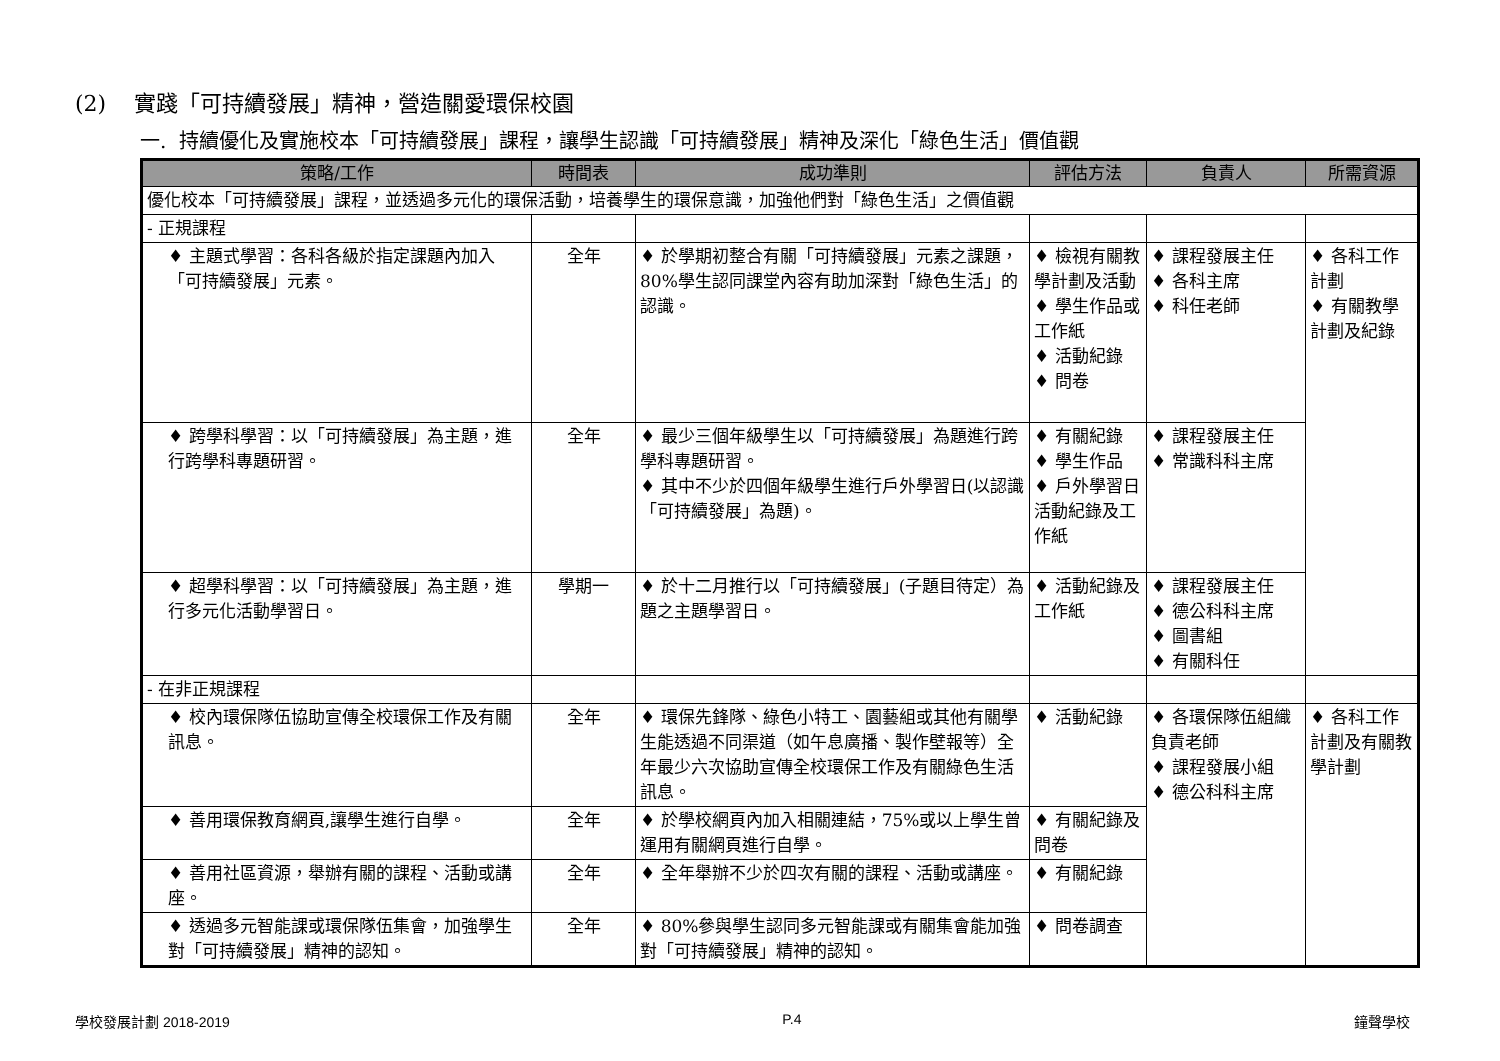(2) 實踐「可持續發展」精神，營造關愛環保校園
一. 持續優化及實施校本「可持續發展」課程，讓學生認識「可持續發展」精神及深化「綠色生活」價值觀
| 策略/工作 | 時間表 | 成功準則 | 評估方法 | 負責人 | 所需資源 |
| --- | --- | --- | --- | --- | --- |
| 優化校本「可持續發展」課程，並透過多元化的環保活動，培養學生的環保意識，加強他們對「綠色生活」之價值觀 | | | | | |
| - 正規課程 | | | | | |
| ♦ 主題式學習：各科各級於指定課題內加入「可持續發展」元素。 | 全年 | ♦ 於學期初整合有關「可持續發展」元素之課題，80%學生認同課堂內容有助加深對「綠色生活」的認識。 | ♦ 檢視有關教學計劃及活動 ♦ 學生作品或工作紙 ♦ 活動紀錄 ♦ 問卷 | ♦ 課程發展主任 ♦ 各科主席 ♦ 科任老師 | ♦ 各科工作計劃 ♦ 有關教學計劃及紀錄 |
| ♦ 跨學科學習：以「可持續發展」為主題，進行跨學科專題研習。 | 全年 | ♦ 最少三個年級學生以「可持續發展」為題進行跨學科專題研習。 ♦ 其中不少於四個年級學生進行戶外學習日(以認識「可持續發展」為題)。 | ♦ 有關紀錄 ♦ 學生作品 ♦ 戶外學習日活動紀錄及工作紙 | ♦ 課程發展主任 ♦ 常識科科主席 | |
| ♦ 超學科學習：以「可持續發展」為主題，進行多元化活動學習日。 | 學期一 | ♦ 於十二月推行以「可持續發展」(子題目待定）為題之主題學習日。 | ♦ 活動紀錄及工作紙 | ♦ 課程發展主任 ♦ 德公科科主席 ♦ 圖書組 ♦ 有關科任 | |
| - 在非正規課程 | | | | | |
| ♦ 校內環保隊伍協助宣傳全校環保工作及有關訊息。 | 全年 | ♦ 環保先鋒隊、綠色小特工、園藝組或其他有關學生能透過不同渠道（如午息廣播、製作壁報等）全年最少六次協助宣傳全校環保工作及有關綠色生活訊息。 | ♦ 活動紀錄 | ♦ 各環保隊伍組織負責老師 ♦ 課程發展小組 ♦ 德公科科主席 | ♦ 各科工作計劃及有關教學計劃 |
| ♦ 善用環保教育網頁,讓學生進行自學。 | 全年 | ♦ 於學校網頁內加入相關連結，75%或以上學生曾運用有關網頁進行自學。 | ♦ 有關紀錄及問卷 | | |
| ♦ 善用社區資源，舉辦有關的課程、活動或講座。 | 全年 | ♦ 全年舉辦不少於四次有關的課程、活動或講座。 | ♦ 有關紀錄 | | |
| ♦ 透過多元智能課或環保隊伍集會，加強學生對「可持續發展」精神的認知。 | 全年 | ♦ 80%參與學生認同多元智能課或有關集會能加強對「可持續發展」精神的認知。 | ♦ 問卷調查 | | |
學校發展計劃 2018-2019 P.4 鐘聲學校